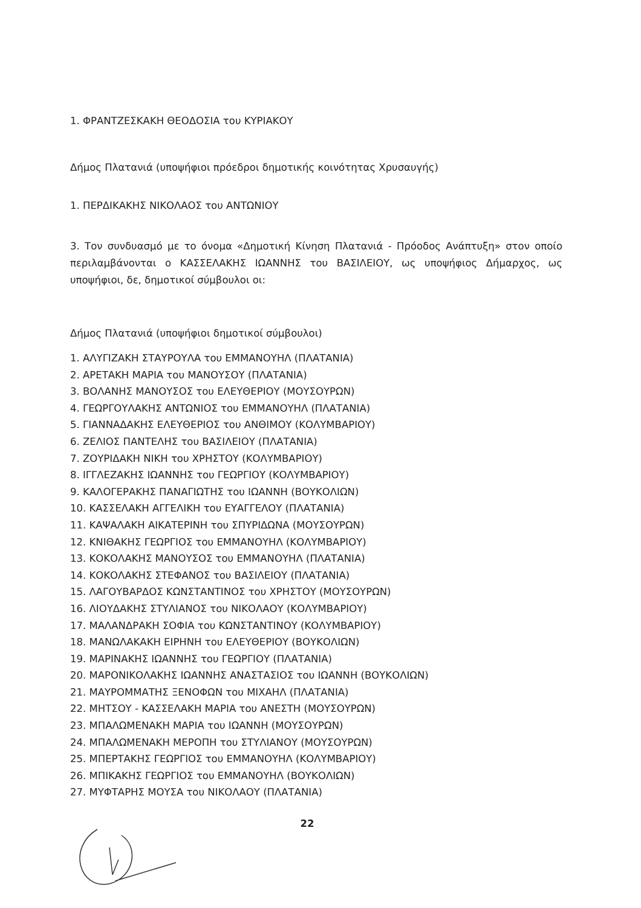1. ΦΡΑΝΤΖΕΣΚΑΚΗ ΘΕΟΔΟΣΙΑ του ΚΥΡΙΑΚΟΥ
Δήμος Πλατανιά (υποψήφιοι πρόεδροι δημοτικής κοινότητας Χρυσαυγής)
1. ΠΕΡΔΙΚΑΚΗΣ ΝΙΚΟΛΑΟΣ του ΑΝΤΩΝΙΟΥ
3. Τον συνδυασμό με το όνομα «Δημοτική Κίνηση Πλατανιά - Πρόοδος Ανάπτυξη» στον οποίο περιλαμβάνονται ο ΚΑΣΣΕΛΑΚΗΣ ΙΩΑΝΝΗΣ του ΒΑΣΙΛΕΙΟΥ, ως υποψήφιος Δήμαρχος, ως υποψήφιοι, δε, δημοτικοί σύμβουλοι οι:
Δήμος Πλατανιά (υποψήφιοι δημοτικοί σύμβουλοι)
1. ΑΛΥΓΙΖΑΚΗ ΣΤΑΥΡΟΥΛΑ του ΕΜΜΑΝΟΥΗΛ (ΠΛΑΤΑΝΙΑ)
2. ΑΡΕΤΑΚΗ ΜΑΡΙΑ του ΜΑΝΟΥΣΟΥ (ΠΛΑΤΑΝΙΑ)
3. ΒΟΛΑΝΗΣ ΜΑΝΟΥΣΟΣ του ΕΛΕΥΘΕΡΙΟΥ (ΜΟΥΣΟΥΡΩΝ)
4. ΓΕΩΡΓΟΥΛΑΚΗΣ ΑΝΤΩΝΙΟΣ του ΕΜΜΑΝΟΥΗΛ (ΠΛΑΤΑΝΙΑ)
5. ΓΙΑΝΝΑΔΑΚΗΣ ΕΛΕΥΘΕΡΙΟΣ του ΑΝΘΙΜΟΥ (ΚΟΛΥΜΒΑΡΙΟΥ)
6. ΖΕΛΙΟΣ ΠΑΝΤΕΛΗΣ του ΒΑΣΙΛΕΙΟΥ (ΠΛΑΤΑΝΙΑ)
7. ΖΟΥΡΙΔΑΚΗ ΝΙΚΗ του ΧΡΗΣΤΟΥ (ΚΟΛΥΜΒΑΡΙΟΥ)
8. ΙΓΓΛΕΖΑΚΗΣ ΙΩΑΝΝΗΣ του ΓΕΩΡΓΙΟΥ (ΚΟΛΥΜΒΑΡΙΟΥ)
9. ΚΑΛΟΓΕΡΑΚΗΣ ΠΑΝΑΓΙΩΤΗΣ του ΙΩΑΝΝΗ (ΒΟΥΚΟΛΙΩΝ)
10. ΚΑΣΣΕΛΑΚΗ ΑΓΓΕΛΙΚΗ του ΕΥΑΓΓΕΛΟΥ (ΠΛΑΤΑΝΙΑ)
11. ΚΑΨΑΛΑΚΗ ΑΙΚΑΤΕΡΙΝΗ του ΣΠΥΡΙΔΩΝΑ (ΜΟΥΣΟΥΡΩΝ)
12. ΚΝΙΘΑΚΗΣ ΓΕΩΡΓΙΟΣ του ΕΜΜΑΝΟΥΗΛ (ΚΟΛΥΜΒΑΡΙΟΥ)
13. ΚΟΚΟΛΑΚΗΣ ΜΑΝΟΥΣΟΣ του ΕΜΜΑΝΟΥΗΛ (ΠΛΑΤΑΝΙΑ)
14. ΚΟΚΟΛΑΚΗΣ ΣΤΕΦΑΝΟΣ του ΒΑΣΙΛΕΙΟΥ (ΠΛΑΤΑΝΙΑ)
15. ΛΑΓΟΥΒΑΡΔΟΣ ΚΩΝΣΤΑΝΤΙΝΟΣ του ΧΡΗΣΤΟΥ (ΜΟΥΣΟΥΡΩΝ)
16. ΛΙΟΥΔΑΚΗΣ ΣΤΥΛΙΑΝΟΣ του ΝΙΚΟΛΑΟΥ (ΚΟΛΥΜΒΑΡΙΟΥ)
17. ΜΑΛΑΝΔΡΑΚΗ ΣΟΦΙΑ του ΚΩΝΣΤΑΝΤΙΝΟΥ (ΚΟΛΥΜΒΑΡΙΟΥ)
18. ΜΑΝΩΛΑΚΑΚΗ ΕΙΡΗΝΗ του ΕΛΕΥΘΕΡΙΟΥ (ΒΟΥΚΟΛΙΩΝ)
19. ΜΑΡΙΝΑΚΗΣ ΙΩΑΝΝΗΣ του ΓΕΩΡΓΙΟΥ (ΠΛΑΤΑΝΙΑ)
20. ΜΑΡΟΝΙΚΟΛΑΚΗΣ ΙΩΑΝΝΗΣ ΑΝΑΣΤΑΣΙΟΣ του ΙΩΑΝΝΗ (ΒΟΥΚΟΛΙΩΝ)
21. ΜΑΥΡΟΜΜΑΤΗΣ ΞΕΝΟΦΩΝ του ΜΙΧΑΗΛ (ΠΛΑΤΑΝΙΑ)
22. ΜΗΤΣΟΥ - ΚΑΣΣΕΛΑΚΗ ΜΑΡΙΑ του ΑΝΕΣΤΗ (ΜΟΥΣΟΥΡΩΝ)
23. ΜΠΑΛΩΜΕΝΑΚΗ ΜΑΡΙΑ του ΙΩΑΝΝΗ (ΜΟΥΣΟΥΡΩΝ)
24. ΜΠΑΛΩΜΕΝΑΚΗ ΜΕΡΟΠΗ του ΣΤΥΛΙΑΝΟΥ (ΜΟΥΣΟΥΡΩΝ)
25. ΜΠΕΡΤΑΚΗΣ ΓΕΩΡΓΙΟΣ του ΕΜΜΑΝΟΥΗΛ (ΚΟΛΥΜΒΑΡΙΟΥ)
26. ΜΠΙΚΑΚΗΣ ΓΕΩΡΓΙΟΣ του ΕΜΜΑΝΟΥΗΛ (ΒΟΥΚΟΛΙΩΝ)
27. ΜΥΦΤΑΡΗΣ ΜΟΥΣΑ του ΝΙΚΟΛΑΟΥ (ΠΛΑΤΑΝΙΑ)
22